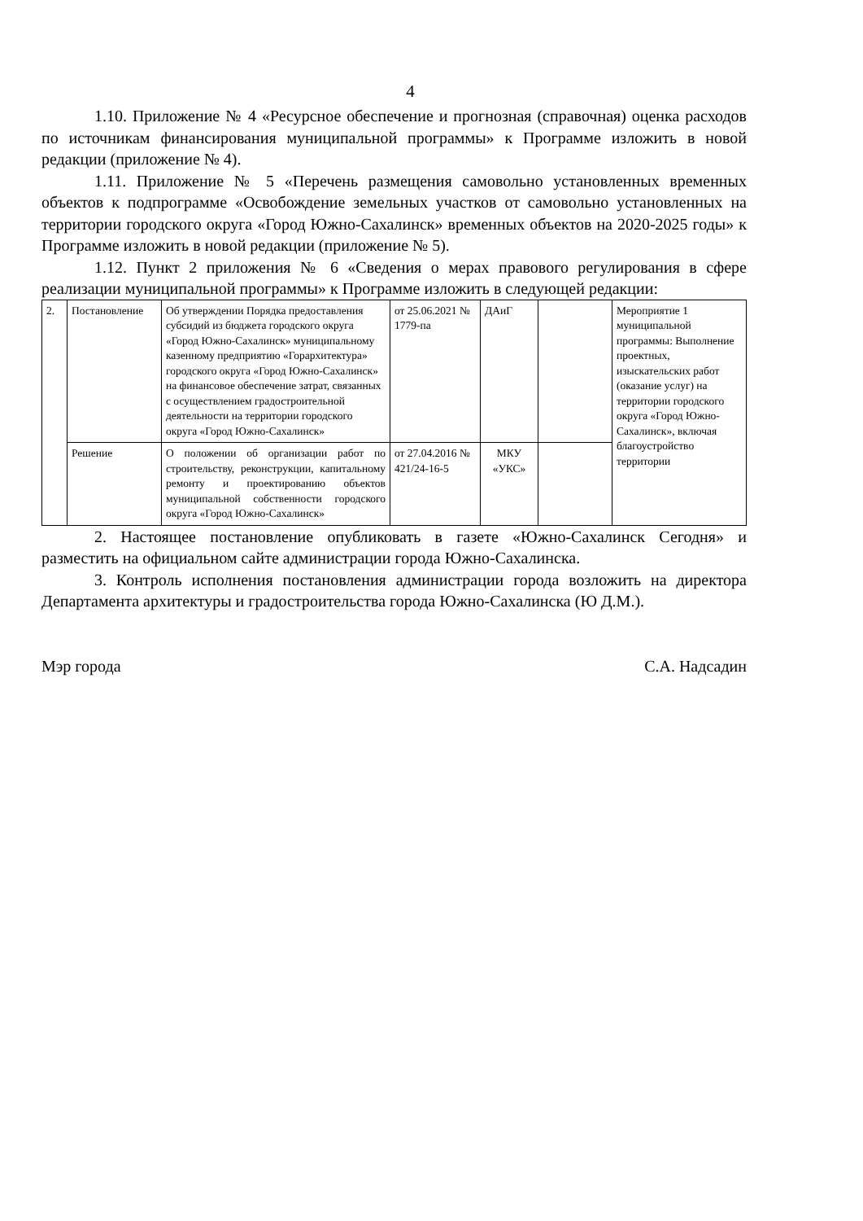4
1.10. Приложение № 4 «Ресурсное обеспечение и прогнозная (справочная) оценка расходов по источникам финансирования муниципальной программы» к Программе изложить в новой редакции (приложение № 4).
1.11. Приложение № 5 «Перечень размещения самовольно установленных временных объектов к подпрограмме «Освобождение земельных участков от самовольно установленных на территории городского округа «Город Южно-Сахалинск» временных объектов на 2020-2025 годы» к Программе изложить в новой редакции (приложение № 5).
1.12. Пункт 2 приложения № 6 «Сведения о мерах правового регулирования в сфере реализации муниципальной программы» к Программе изложить в следующей редакции:
| 2. | Постановление | Об утверждении Порядка предоставления субсидий из бюджета городского округа «Город Южно-Сахалинск» муниципальному казенному предприятию «Горархитектура» городского округа «Город Южно-Сахалинск» на финансовое обеспечение затрат, связанных с осуществлением градостроительной деятельности на территории городского округа «Город Южно-Сахалинск» | от 25.06.2021 № 1779-па | ДАиГ | | Мероприятие 1 муниципальной программы: Выполнение проектных, изыскательских работ (оказание услуг) на территории городского округа «Город Южно-Сахалинск», включая благоустройство территории |
| | Решение | О положении об организации работ по строительству, реконструкции, капитальному ремонту и проектированию объектов муниципальной собственности городского округа «Город Южно-Сахалинск» | от 27.04.2016 № 421/24-16-5 | МКУ «УКС» | | |
2. Настоящее постановление опубликовать в газете «Южно-Сахалинск Сегодня» и разместить на официальном сайте администрации города Южно-Сахалинска.
3. Контроль исполнения постановления администрации города возложить на директора Департамента архитектуры и градостроительства города Южно-Сахалинска (Ю Д.М.).
Мэр города С.А. Надсадин